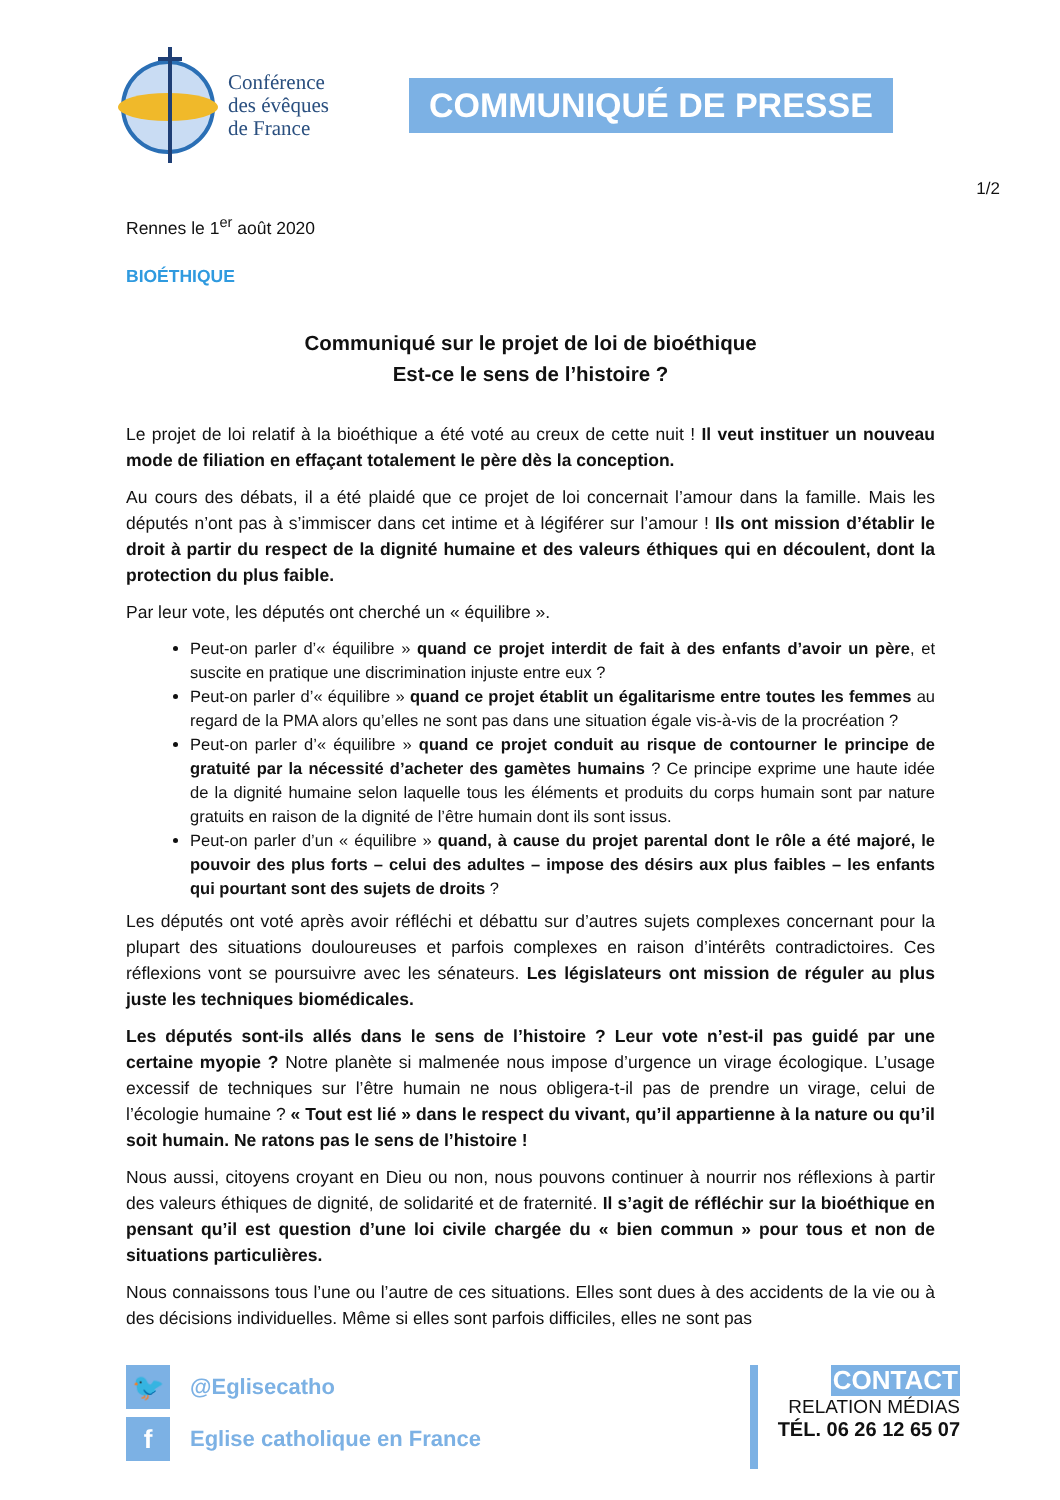Conférence
des évêques
de France
COMMUNIQUÉ DE PRESSE
1/2
Rennes le 1<sup>er</sup> août 2020
BIOÉTHIQUE
Communiqué sur le projet de loi de bioéthique
Est-ce le sens de l’histoire ?
Le projet de loi relatif à la bioéthique a été voté au creux de cette nuit ! Il veut instituer un nouveau mode de filiation en effaçant totalement le père dès la conception.
Au cours des débats, il a été plaidé que ce projet de loi concernait l’amour dans la famille. Mais les députés n’ont pas à s’immiscer dans cet intime et à légiférer sur l’amour ! Ils ont mission d’établir le droit à partir du respect de la dignité humaine et des valeurs éthiques qui en découlent, dont la protection du plus faible.
Par leur vote, les députés ont cherché un « équilibre ».
Peut-on parler d’« équilibre » quand ce projet interdit de fait à des enfants d’avoir un père, et suscite en pratique une discrimination injuste entre eux ?
Peut-on parler d’« équilibre » quand ce projet établit un égalitarisme entre toutes les femmes au regard de la PMA alors qu’elles ne sont pas dans une situation égale vis-à-vis de la procréation ?
Peut-on parler d’« équilibre » quand ce projet conduit au risque de contourner le principe de gratuité par la nécessité d’acheter des gamètes humains ? Ce principe exprime une haute idée de la dignité humaine selon laquelle tous les éléments et produits du corps humain sont par nature gratuits en raison de la dignité de l’être humain dont ils sont issus.
Peut-on parler d’un « équilibre » quand, à cause du projet parental dont le rôle a été majoré, le pouvoir des plus forts – celui des adultes – impose des désirs aux plus faibles – les enfants qui pourtant sont des sujets de droits ?
Les députés ont voté après avoir réfléchi et débattu sur d’autres sujets complexes concernant pour la plupart des situations douloureuses et parfois complexes en raison d’intérêts contradictoires. Ces réflexions vont se poursuivre avec les sénateurs. Les législateurs ont mission de réguler au plus juste les techniques biomédicales.
Les députés sont-ils allés dans le sens de l’histoire ? Leur vote n’est-il pas guidé par une certaine myopie ? Notre planète si malmenée nous impose d’urgence un virage écologique. L’usage excessif de techniques sur l’être humain ne nous obligera-t-il pas de prendre un virage, celui de l’écologie humaine ? « Tout est lié » dans le respect du vivant, qu’il appartienne à la nature ou qu’il soit humain. Ne ratons pas le sens de l’histoire !
Nous aussi, citoyens croyant en Dieu ou non, nous pouvons continuer à nourrir nos réflexions à partir des valeurs éthiques de dignité, de solidarité et de fraternité. Il s’agit de réfléchir sur la bioéthique en pensant qu’il est question d’une loi civile chargée du « bien commun » pour tous et non de situations particulières.
Nous connaissons tous l’une ou l’autre de ces situations. Elles sont dues à des accidents de la vie ou à des décisions individuelles. Même si elles sont parfois difficiles, elles ne sont pas
🐦 @Eglisecatho
f Eglise catholique en France
CONTACT
RELATION MÉDIAS
TÉL. 06 26 12 65 07